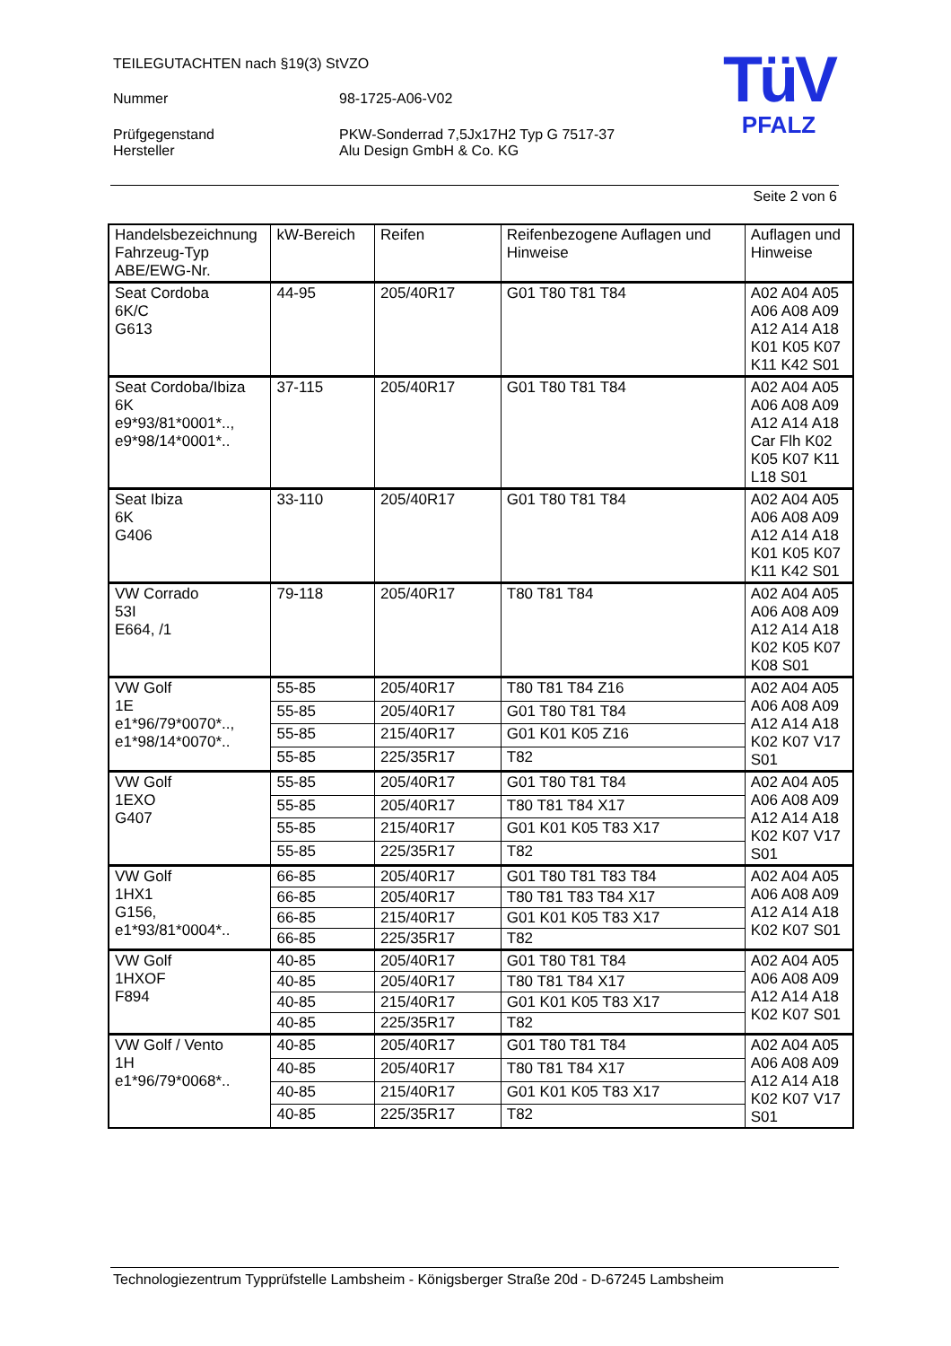TEILEGUTACHTEN nach §19(3) StVZO
Nummer 98-1725-A06-V02
Prüfgegenstand PKW-Sonderrad 7,5Jx17H2 Typ G 7517-37
Hersteller Alu Design GmbH & Co. KG
TüV
PFALZ
Seite 2 von 6
| Handelsbezeichnung Fahrzeug-Typ ABE/EWG-Nr. | kW-Bereich | Reifen | Reifenbezogene Auflagen und Hinweise | Auflagen und Hinweise |
| --- | --- | --- | --- | --- |
| Seat Cordoba 6K/C G613 | 44-95 | 205/40R17 | G01 T80 T81 T84 | A02 A04 A05 A06 A08 A09 A12 A14 A18 K01 K05 K07 K11 K42 S01 |
| Seat Cordoba/Ibiza 6K e9*93/81*0001*.., e9*98/14*0001*.. | 37-115 | 205/40R17 | G01 T80 T81 T84 | A02 A04 A05 A06 A08 A09 A12 A14 A18 Car Flh K02 K05 K07 K11 L18 S01 |
| Seat Ibiza 6K G406 | 33-110 | 205/40R17 | G01 T80 T81 T84 | A02 A04 A05 A06 A08 A09 A12 A14 A18 K01 K05 K07 K11 K42 S01 |
| VW Corrado 53I E664, /1 | 79-118 | 205/40R17 | T80 T81 T84 | A02 A04 A05 A06 A08 A09 A12 A14 A18 K02 K05 K07 K08 S01 |
| VW Golf 1E e1*96/79*0070*.., e1*98/14*0070*.. | 55-85 | 205/40R17 | T80 T81 T84 Z16 | A02 A04 A05 A06 A08 A09 A12 A14 A18 K02 K07 V17 S01 |
| | 55-85 | 205/40R17 | G01 T80 T81 T84 | |
| | 55-85 | 215/40R17 | G01 K01 K05 Z16 | |
| | 55-85 | 225/35R17 | T82 | |
| VW Golf 1EXO G407 | 55-85 | 205/40R17 | G01 T80 T81 T84 | A02 A04 A05 A06 A08 A09 A12 A14 A18 K02 K07 V17 S01 |
| | 55-85 | 205/40R17 | T80 T81 T84 X17 | |
| | 55-85 | 215/40R17 | G01 K01 K05 T83 X17 | |
| | 55-85 | 225/35R17 | T82 | |
| VW Golf 1HX1 G156, e1*93/81*0004*.. | 66-85 | 205/40R17 | G01 T80 T81 T83 T84 | A02 A04 A05 A06 A08 A09 A12 A14 A18 K02 K07 S01 |
| | 66-85 | 205/40R17 | T80 T81 T83 T84 X17 | |
| | 66-85 | 215/40R17 | G01 K01 K05 T83 X17 | |
| | 66-85 | 225/35R17 | T82 | |
| VW Golf 1HXOF F894 | 40-85 | 205/40R17 | G01 T80 T81 T84 | A02 A04 A05 A06 A08 A09 A12 A14 A18 K02 K07 S01 |
| | 40-85 | 205/40R17 | T80 T81 T84 X17 | |
| | 40-85 | 215/40R17 | G01 K01 K05 T83 X17 | |
| | 40-85 | 225/35R17 | T82 | |
| VW Golf / Vento 1H e1*96/79*0068*.. | 40-85 | 205/40R17 | G01 T80 T81 T84 | A02 A04 A05 A06 A08 A09 A12 A14 A18 K02 K07 V17 S01 |
| | 40-85 | 205/40R17 | T80 T81 T84 X17 | |
| | 40-85 | 215/40R17 | G01 K01 K05 T83 X17 | |
| | 40-85 | 225/35R17 | T82 | |
Technologiezentrum Typprüfstelle Lambsheim - Königsberger Straße 20d - D-67245 Lambsheim